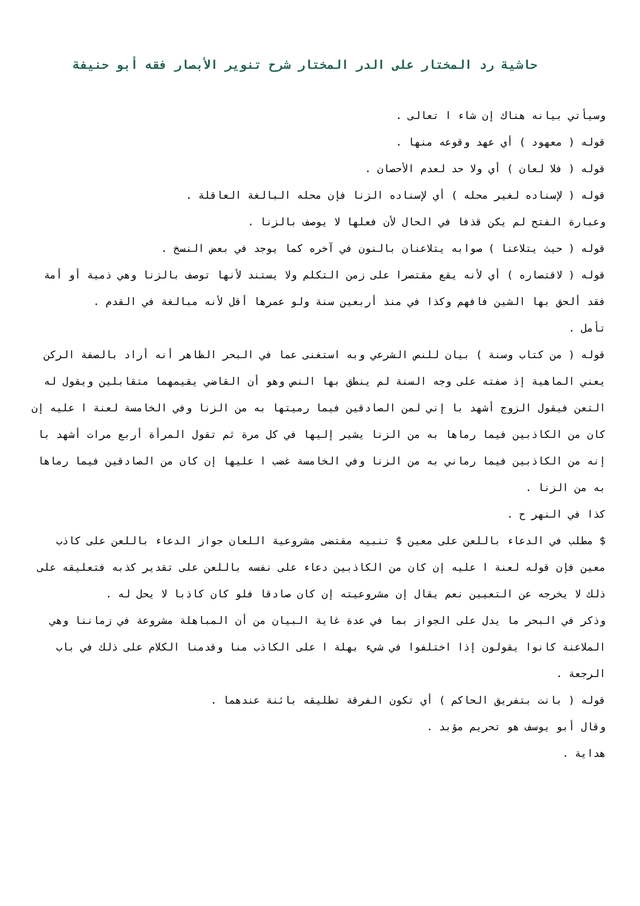حاشية رد المختار على الدر المختار شرح تنوير الأبصار فقه أبو حنيفة
وسيأتي بيانه هناك إن شاء ا تعالى .
قوله ( معهود ) أي عهد وقوعه منها .
قوله ( فلا لعان ) أي ولا حد لعدم الأحصان .
قوله ( لإسناده لغير محله ) أي لإسناده الزنا فإن محله البالغة العاقلة .
وعبارة الفتح لم يكن قذفا في الحال لأن فعلها لا يوصف بالزنا .
قوله ( حيث يتلاعنا ) صوابه يتلاعنان بالنون في آخره كما يوجد في بعض النسخ .
قوله ( لاقتصاره ) أي لأنه يقع مقتصرا على زمن التكلم ولا يستند لأنها توصف بالزنا وهي ذمية أو أمة فقد ألحق بها الشين فافهم وكذا في منذ أربعين سنة ولو عمرها أقل لأنه مبالغة في القدم .
تأمل .
قوله ( من كتاب وسنة ) بيان للنص الشرعي وبه استغنى عما في البحر الظاهر أنه أراد بالصفة الركن يعني الماهية إذ صفته على وجه السنة لم ينطق بها النص وهو أن القاضي يقيمهما متقابلين ويقول له التعن فيقول الزوج أشهد با إني لمن الصادقين فيما رميتها به من الزنا وفي الخامسة لعنة ا عليه إن كان من الكاذبين فيما رماها به من الزنا يشير إليها في كل مرة ثم تقول المرأة أربع مرات أشهد با إنه من الكاذبين فيما رماني به من الزنا وفي الخامسة غضب ا عليها إن كان من الصادقين فيما رماها به من الزنا .
كذا في النهر ح .
$ مطلب في الدعاء باللعن على معين $ تنبيه مقتضى مشروعية اللعان جواز الدعاء باللعن على كاذب معين فإن قوله لعنة ا عليه إن كان من الكاذبين دعاء على نفسه باللعن على تقدير كذبه فتعليقه على ذلك لا يخرجه عن التعيين نعم يقال إن مشروعيته إن كان صادقا فلو كان كاذبا لا يحل له .
وذكر في البحر ما يدل على الجواز بما في عدة غاية البيان من أن المباهلة مشروعة في زماننا وهي الملاعنة كانوا يقولون إذا اختلفوا في شيء بهلة ا على الكاذب منا وقدمنا الكلام على ذلك في باب الرجعة .
قوله ( بانت بتفريق الحاكم ) أي تكون الفرقة تطليقه بائنة عندهما .
وقال أبو يوسف هو تحريم مؤبد .
هداية .